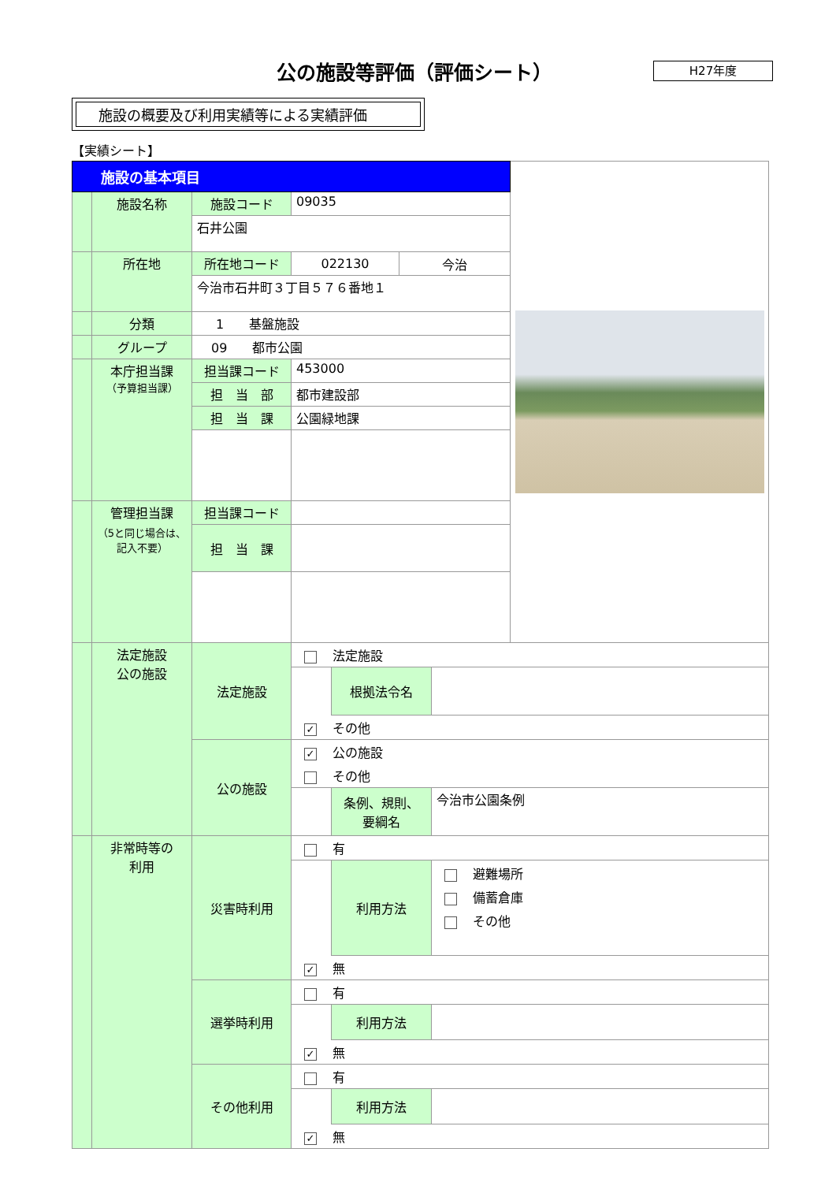公の施設等評価（評価シート）
H27年度
施設の概要及び利用実績等による実績評価
【実績シート】
| 施設の基本項目 | | | | |
| | 施設名称 | 施設コード | 09035 | |
| | | 石井公園 | | |
| | 所在地 | 所在地コード | 022130 今治 | |
| | | 今治市石井町３丁目５７６番地１ | | |
| | 分類 | 1 基盤施設 | | |
| | グループ | 09 都市公園 | | |
| | 本庁担当課 （予算担当課） | 担当課コード | 453000 | |
| | | 担 当 部 | 都市建設部 | |
| | | 担 当 課 | 公園緑地課 | |
| | 管理担当課 （5と同じ場合は、 記入不要） | 担当課コード | | |
| | | 担 当 課 | | |
| | 法定施設 公の施設 | 法定施設 | 法定施設 根拠法令名 ✓ その他 |
| | | 公の施設 | ✓ 公の施設 その他 条例、規則、 要綱名 今治市公園条例 |
| | 非常時等の 利用 | 災害時利用 | 有 利用方法 避難場所 備蓄倉庫 その他 ✓ 無 |
| | | 選挙時利用 | 有 利用方法 ✓ 無 |
| | | その他利用 | 有 利用方法 ✓ 無 |